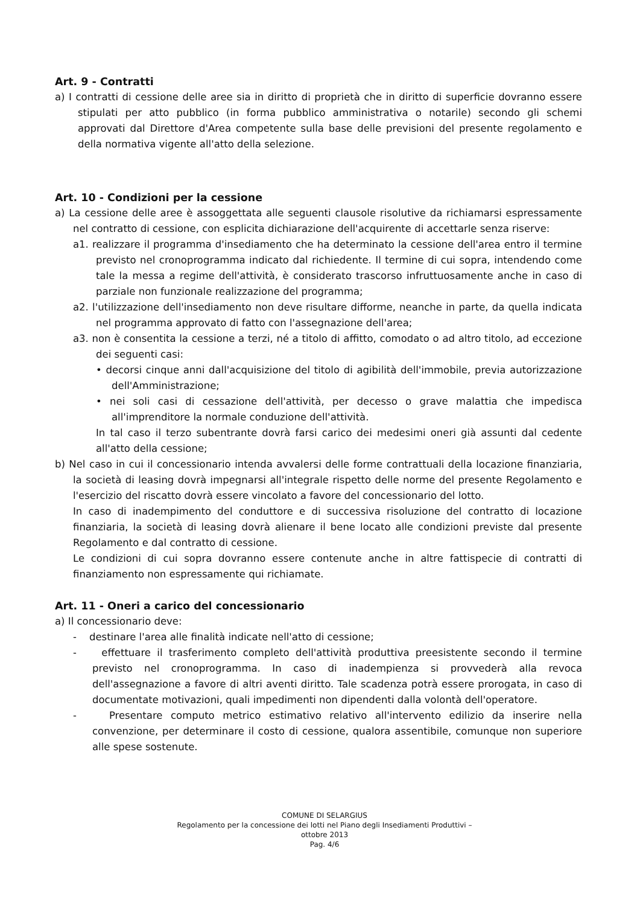Art. 9 - Contratti
a) I contratti di cessione delle aree sia in diritto di proprietà che in diritto di superficie dovranno essere stipulati per atto pubblico (in forma pubblico amministrativa o notarile) secondo gli schemi approvati dal Direttore d'Area competente sulla base delle previsioni del presente regolamento e della normativa vigente all'atto della selezione.
Art. 10 - Condizioni per la cessione
a) La cessione delle aree è assoggettata alle seguenti clausole risolutive da richiamarsi espressamente nel contratto di cessione, con esplicita dichiarazione dell'acquirente di accettarle senza riserve:
a1. realizzare il programma d'insediamento che ha determinato la cessione dell'area entro il termine previsto nel cronoprogramma indicato dal richiedente. Il termine di cui sopra, intendendo come tale la messa a regime dell'attività, è considerato trascorso infruttuosamente anche in caso di parziale non funzionale realizzazione del programma;
a2. l'utilizzazione dell'insediamento non deve risultare difforme, neanche in parte, da quella indicata nel programma approvato di fatto con l'assegnazione dell'area;
a3. non è consentita la cessione a terzi, né a titolo di affitto, comodato o ad altro titolo, ad eccezione dei seguenti casi:
• decorsi cinque anni dall'acquisizione del titolo di agibilità dell'immobile, previa autorizzazione dell'Amministrazione;
• nei soli casi di cessazione dell'attività, per decesso o grave malattia che impedisca all'imprenditore la normale conduzione dell'attività.
In tal caso il terzo subentrante dovrà farsi carico dei medesimi oneri già assunti dal cedente all'atto della cessione;
b) Nel caso in cui il concessionario intenda avvalersi delle forme contrattuali della locazione finanziaria, la società di leasing dovrà impegnarsi all'integrale rispetto delle norme del presente Regolamento e l'esercizio del riscatto dovrà essere vincolato a favore del concessionario del lotto.
In caso di inadempimento del conduttore e di successiva risoluzione del contratto di locazione finanziaria, la società di leasing dovrà alienare il bene locato alle condizioni previste dal presente Regolamento e dal contratto di cessione.
Le condizioni di cui sopra dovranno essere contenute anche in altre fattispecie di contratti di finanziamento non espressamente qui richiamate.
Art. 11 - Oneri a carico del concessionario
a) Il concessionario deve:
- destinare l'area alle finalità indicate nell'atto di cessione;
- effettuare il trasferimento completo dell'attività produttiva preesistente secondo il termine previsto nel cronoprogramma. In caso di inadempienza si provvederà alla revoca dell'assegnazione a favore di altri aventi diritto. Tale scadenza potrà essere prorogata, in caso di documentate motivazioni, quali impedimenti non dipendenti dalla volontà dell'operatore.
- Presentare computo metrico estimativo relativo all'intervento edilizio da inserire nella convenzione, per determinare il costo di cessione, qualora assentibile, comunque non superiore alle spese sostenute.
COMUNE DI SELARGIUS
Regolamento per la concessione dei lotti nel Piano degli Insediamenti Produttivi –
ottobre 2013
Pag. 4/6